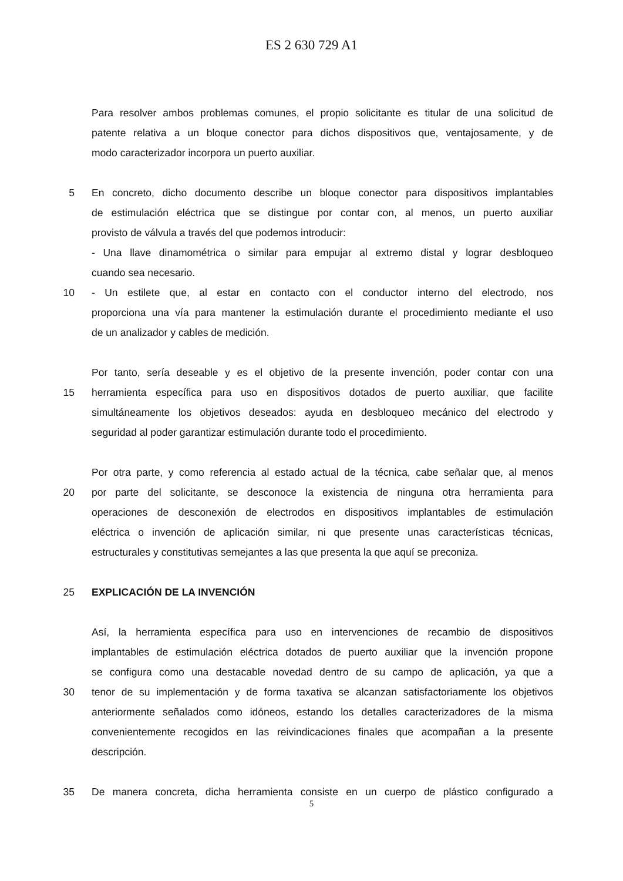ES 2 630 729 A1
Para resolver ambos problemas comunes, el propio solicitante es titular de una solicitud de
patente relativa a un bloque conector para dichos dispositivos que, ventajosamente, y de
modo caracterizador incorpora un puerto auxiliar.
5 En concreto, dicho documento describe un bloque conector para dispositivos implantables
de estimulación eléctrica que se distingue por contar con, al menos, un puerto auxiliar
provisto de válvula a través del que podemos introducir:
- Una llave dinamométrica o similar para empujar al extremo distal y lograr desbloqueo
cuando sea necesario.
10 - Un estilete que, al estar en contacto con el conductor interno del electrodo, nos
proporciona una vía para mantener la estimulación durante el procedimiento mediante el uso
de un analizador y cables de medición.
Por tanto, sería deseable y es el objetivo de la presente invención, poder contar con una
15 herramienta específica para uso en dispositivos dotados de puerto auxiliar, que facilite
simultáneamente los objetivos deseados: ayuda en desbloqueo mecánico del electrodo y
seguridad al poder garantizar estimulación durante todo el procedimiento.
Por otra parte, y como referencia al estado actual de la técnica, cabe señalar que, al menos
20 por parte del solicitante, se desconoce la existencia de ninguna otra herramienta para
operaciones de desconexión de electrodos en dispositivos implantables de estimulación
eléctrica o invención de aplicación similar, ni que presente unas características técnicas,
estructurales y constitutivas semejantes a las que presenta la que aquí se preconiza.
25 EXPLICACIÓN DE LA INVENCIÓN
Así, la herramienta específica para uso en intervenciones de recambio de dispositivos
implantables de estimulación eléctrica dotados de puerto auxiliar que la invención propone
se configura como una destacable novedad dentro de su campo de aplicación, ya que a
30 tenor de su implementación y de forma taxativa se alcanzan satisfactoriamente los objetivos
anteriormente señalados como idóneos, estando los detalles caracterizadores de la misma
convenientemente recogidos en las reivindicaciones finales que acompañan a la presente
descripción.
35 De manera concreta, dicha herramienta consiste en un cuerpo de plástico configurado a
5